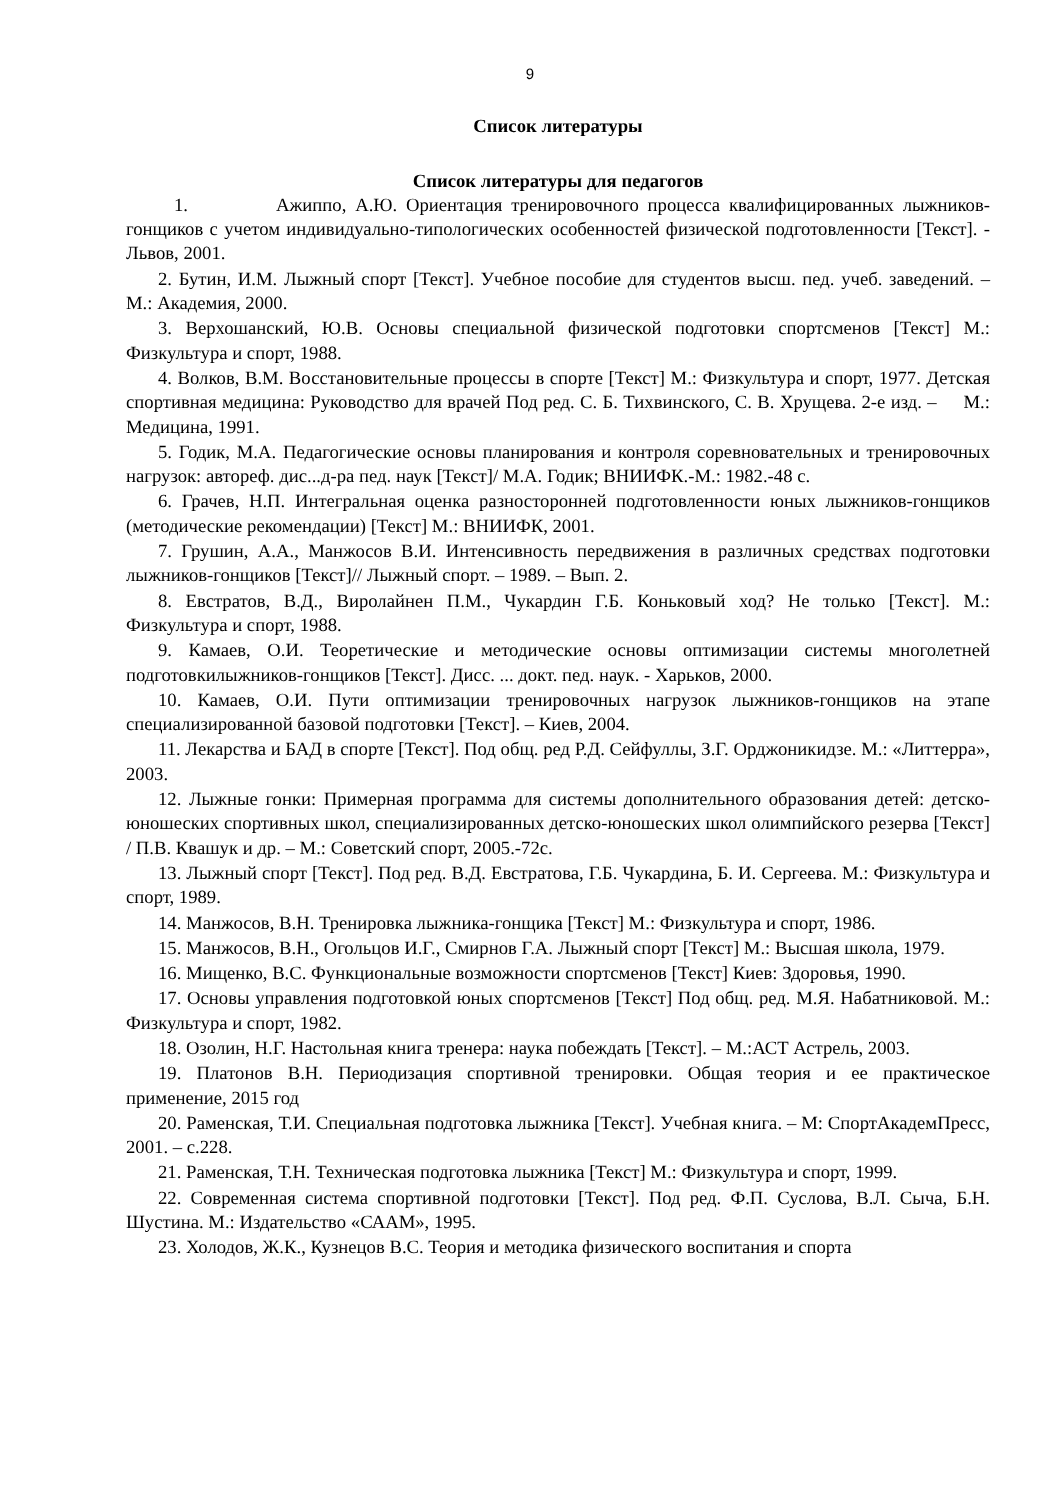9
Список литературы
Список литературы для педагогов
1. Ажиппо, А.Ю. Ориентация тренировочного процесса квалифицированных лыжников-гонщиков с учетом индивидуально-типологических особенностей физической подготовленности [Текст]. - Львов, 2001.
2. Бутин, И.М. Лыжный спорт [Текст]. Учебное пособие для студентов высш. пед. учеб. заведений. – М.: Академия, 2000.
3. Верхошанский, Ю.В. Основы специальной физической подготовки спортсменов [Текст] М.: Физкультура и спорт, 1988.
4. Волков, В.М. Восстановительные процессы в спорте [Текст] М.: Физкультура и спорт, 1977. Детская спортивная медицина: Руководство для врачей Под ред. С. Б. Тихвинского, С. В. Хрущева. 2-е изд. – М.: Медицина, 1991.
5. Годик, М.А. Педагогические основы планирования и контроля соревновательных и тренировочных нагрузок: автореф. дис...д-ра пед. наук [Текст]/ М.А. Годик; ВНИИФК.-М.: 1982.-48 с.
6. Грачев, Н.П. Интегральная оценка разносторонней подготовленности юных лыжников-гонщиков (методические рекомендации) [Текст] М.: ВНИИФК, 2001.
7. Грушин, А.А., Манжосов В.И. Интенсивность передвижения в различных средствах подготовки лыжников-гонщиков [Текст]// Лыжный спорт. – 1989. – Вып. 2.
8. Евстратов, В.Д., Виролайнен П.М., Чукардин Г.Б. Коньковый ход? Не только [Текст]. М.: Физкультура и спорт, 1988.
9. Камаев, О.И. Теоретические и методические основы оптимизации системы многолетней подготовкилыжников-гонщиков [Текст]. Дисс. ... докт. пед. наук. - Харьков, 2000.
10. Камаев, О.И. Пути оптимизации тренировочных нагрузок лыжников-гонщиков на этапе специализированной базовой подготовки [Текст]. – Киев, 2004.
11. Лекарства и БАД в спорте [Текст]. Под общ. ред Р.Д. Сейфуллы, З.Г. Орджоникидзе. М.: «Литтерра», 2003.
12. Лыжные гонки: Примерная программа для системы дополнительного образования детей: детско-юношеских спортивных школ, специализированных детско-юношеских школ олимпийского резерва [Текст] / П.В. Квашук и др. – М.: Советский спорт, 2005.-72с.
13. Лыжный спорт [Текст]. Под ред. В.Д. Евстратова, Г.Б. Чукардина, Б. И. Сергеева. М.: Физкультура и спорт, 1989.
14. Манжосов, В.Н. Тренировка лыжника-гонщика [Текст] М.: Физкультура и спорт, 1986.
15. Манжосов, В.Н., Огольцов И.Г., Смирнов Г.А. Лыжный спорт [Текст] М.: Высшая школа, 1979.
16. Мищенко, В.С. Функциональные возможности спортсменов [Текст] Киев: Здоровья, 1990.
17. Основы управления подготовкой юных спортсменов [Текст] Под общ. ред. М.Я. Набатниковой. М.: Физкультура и спорт, 1982.
18. Озолин, Н.Г. Настольная книга тренера: наука побеждать [Текст]. – М.:АСТ Астрель, 2003.
19. Платонов В.Н. Периодизация спортивной тренировки. Общая теория и ее практическое применение, 2015 год
20. Раменская, Т.И. Специальная подготовка лыжника [Текст]. Учебная книга. – М: СпортАкадемПресс, 2001. – с.228.
21. Раменская, Т.Н. Техническая подготовка лыжника [Текст] М.: Физкультура и спорт, 1999.
22. Современная система спортивной подготовки [Текст]. Под ред. Ф.П. Суслова, В.Л. Сыча, Б.Н. Шустина. М.: Издательство «СААМ», 1995.
23. Холодов, Ж.К., Кузнецов В.С. Теория и методика физического воспитания и спорта